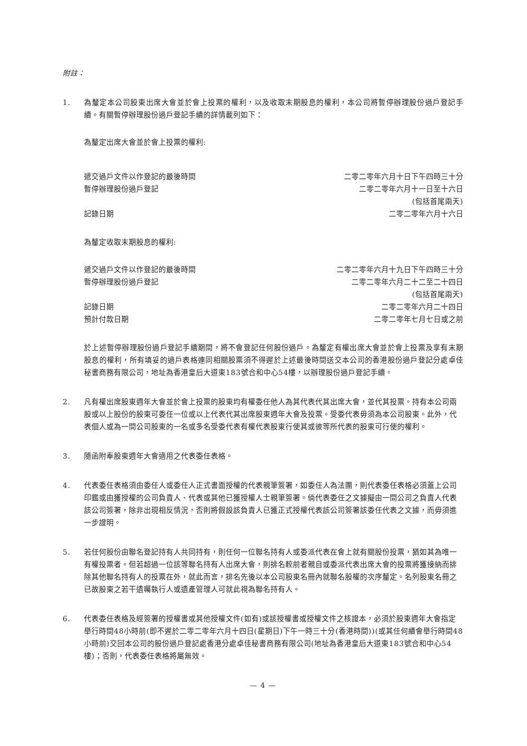附註：
1. 為釐定本公司股東出席大會並於會上投票的權利，以及收取末期股息的權利，本公司將暫停辦理股份過戶登記手續。有關暫停辦理股份過戶登記手續的詳情載列如下：
為釐定出席大會並於會上投票的權利:
| 遞交過戶文件以作登記的最後時間 | 二零二零年六月十日下午四時三十分 |
| 暫停辦理股份過戶登記 | 二零二零年六月十一日至十六日 (包括首尾兩天) |
| 記錄日期 | 二零二零年六月十六日 |
為釐定收取末期股息的權利:
| 遞交過戶文件以作登記的最後時間 | 二零二零年六月十九日下午四時三十分 |
| 暫停辦理股份過戶登記 | 二零二零年六月二十二至二十四日 (包括首尾兩天) |
| 記錄日期 | 二零二零年六月二十四日 |
| 預計付款日期 | 二零二零年七月七日或之前 |
於上述暫停辦理股份過戶登記手續期間，將不會登記任何股份過戶。為釐定有權出席大會並於會上投票及享有末期股息的權利，所有填妥的過戶表格連同相關股票須不得遲於上述最後時間送交本公司的香港股份過戶登記分處卓佳秘書商務有限公司，地址為香港皇后大道東183號合和中心54樓，以辦理股份過戶登記手續。
2. 凡有權出席股東週年大會並於會上投票的股東均有權委任他人為其代表代其出席大會，並代其投票。持有本公司兩股或以上股份的股東可委任一位或以上代表代其出席股東週年大會及投票。受委代表毋須為本公司股東。此外，代表個人或為一間公司股東的一名或多名受委代表有權代表股東行使其或彼等所代表的股東可行使的權利。
3. 隨函附奉股東週年大會適用之代表委任表格。
4. 代表委任表格須由委任人或委任人正式書面授權的代表親筆簽署，如委任人為法團，則代表委任表格必須蓋上公司印鑑或由獲授權的公司負責人、代表或其他已獲授權人士親筆簽署。倘代表委任之文據擬由一間公司之負責人代表該公司簽署，除非出現相反情況，否則將假設該負責人已獲正式授權代表該公司簽署該委任代表之文據，而毋須進一步證明。
5. 若任何股份由聯名登記持有人共同持有，則任何一位聯名持有人或委派代表在會上就有關股份投票，猶如其為唯一有權投票者。但若超過一位該等聯名持有人出席大會，則排名較前者親自或委派代表出席大會的投票將獲接納而排除其他聯名持有人的投票在外，就此而言，排名先後以本公司股東名冊內就聯名股權的次序釐定。名列股東名冊之已故股東之若干遺囑執行人或遺產管理人可就此視為聯名持有人。
6. 代表委任表格及經簽署的授權書或其他授權文件(如有)或該授權書或授權文件之核證本，必須於股東週年大會指定舉行時間48小時前(即不遲於二零二零年六月十四日(星期日)下午一時三十分(香港時間))(或其任何續會舉行時間48小時前)交回本公司的股份過戶登記處香港分處卓佳秘書商務有限公司(地址為香港皇后大道東183號合和中心54樓)；否則，代表委任表格將屬無效。
— 4 —